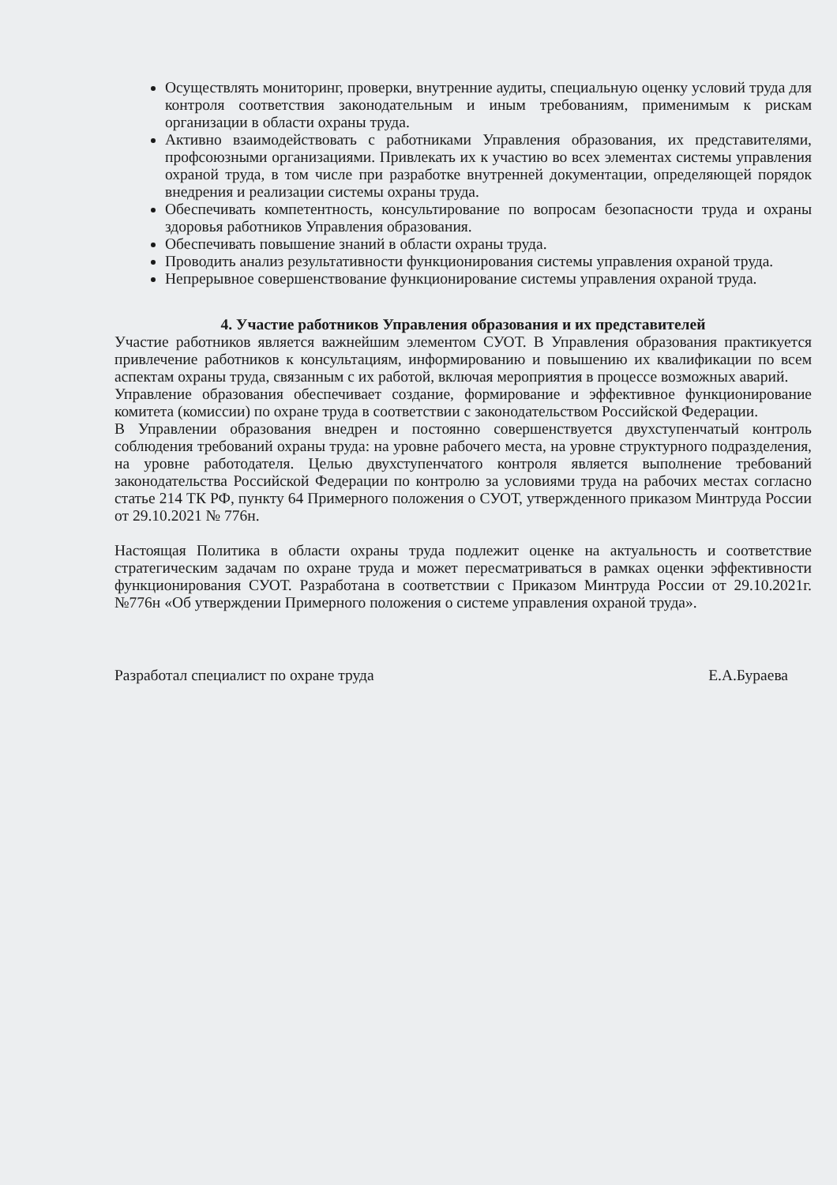Осуществлять мониторинг, проверки, внутренние аудиты, специальную оценку условий труда для контроля соответствия законодательным и иным требованиям, применимым к рискам организации в области охраны труда.
Активно взаимодействовать с работниками Управления образования, их представителями, профсоюзными организациями. Привлекать их к участию во всех элементах системы управления охраной труда, в том числе при разработке внутренней документации, определяющей порядок внедрения и реализации системы охраны труда.
Обеспечивать компетентность, консультирование по вопросам безопасности труда и охраны здоровья работников Управления образования.
Обеспечивать повышение знаний в области охраны труда.
Проводить анализ результативности функционирования системы управления охраной труда.
Непрерывное совершенствование функционирование системы управления охраной труда.
4. Участие работников Управления образования и их представителей
Участие работников является важнейшим элементом СУОТ. В Управления образования практикуется привлечение работников к консультациям, информированию и повышению их квалификации по всем аспектам охраны труда, связанным с их работой, включая мероприятия в процессе возможных аварий.
Управление образования обеспечивает создание, формирование и эффективное функционирование комитета (комиссии) по охране труда в соответствии с законодательством Российской Федерации.
В Управлении образования внедрен и постоянно совершенствуется двухступенчатый контроль соблюдения требований охраны труда: на уровне рабочего места, на уровне структурного подразделения, на уровне работодателя. Целью двухступенчатого контроля является выполнение требований законодательства Российской Федерации по контролю за условиями труда на рабочих местах согласно статье 214 ТК РФ, пункту 64 Примерного положения о СУОТ, утвержденного приказом Минтруда России от 29.10.2021 № 776н.
Настоящая Политика в области охраны труда подлежит оценке на актуальность и соответствие стратегическим задачам по охране труда и может пересматриваться в рамках оценки эффективности функционирования СУОТ. Разработана в соответствии с Приказом Минтруда России от 29.10.2021г. №776н «Об утверждении Примерного положения о системе управления охраной труда».
Разработал специалист по охране труда Е.А.Бураева